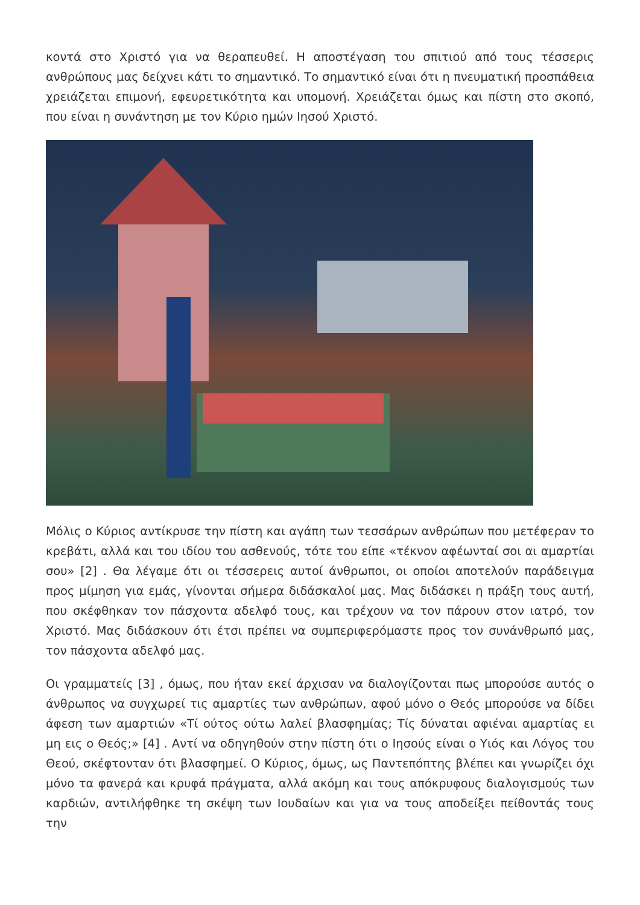κοντά στο Χριστό για να θεραπευθεί. Η αποστέγαση του σπιτιού από τους τέσσερις ανθρώπους μας δείχνει κάτι το σημαντικό. Το σημαντικό είναι ότι η πνευματική προσπάθεια χρειάζεται επιμονή, εφευρετικότητα και υπομονή. Χρειάζεται όμως και πίστη στο σκοπό, που είναι η συνάντηση με τον Κύριο ημών Ιησού Χριστό.
Μόλις ο Κύριος αντίκρυσε την πίστη και αγάπη των τεσσάρων ανθρώπων που μετέφεραν το κρεβάτι, αλλά και του ιδίου του ασθενούς, τότε του είπε «τέκνον αφέωνταί σοι αι αμαρτίαι σου» [2] . Θα λέγαμε ότι οι τέσσερεις αυτοί άνθρωποι, οι οποίοι αποτελούν παράδειγμα προς μίμηση για εμάς, γίνονται σήμερα διδάσκαλοί μας. Μας διδάσκει η πράξη τους αυτή, που σκέφθηκαν τον πάσχοντα αδελφό τους, και τρέχουν να τον πάρουν στον ιατρό, τον Χριστό. Μας διδάσκουν ότι έτσι πρέπει να συμπεριφερόμαστε προς τον συνάνθρωπό μας, τον πάσχοντα αδελφό μας.
Οι γραμματείς [3] , όμως, που ήταν εκεί άρχισαν να διαλογίζονται πως μπορούσε αυτός ο άνθρωπος να συγχωρεί τις αμαρτίες των ανθρώπων, αφού μόνο ο Θεός μπορούσε να δίδει άφεση των αμαρτιών «Τί ούτος ούτω λαλεί βλασφημίας; Τίς δύναται αφιέναι αμαρτίας ει μη εις ο Θεός;» [4] . Αντί να οδηγηθούν στην πίστη ότι ο Ιησούς είναι ο Υιός και Λόγος του Θεού, σκέφτονταν ότι βλασφημεί. Ο Κύριος, όμως, ως Παντεπόπτης βλέπει και γνωρίζει όχι μόνο τα φανερά και κρυφά πράγματα, αλλά ακόμη και τους απόκρυφους διαλογισμούς των καρδιών, αντιλήφθηκε τη σκέψη των Ιουδαίων και για να τους αποδείξει πείθοντάς τους την